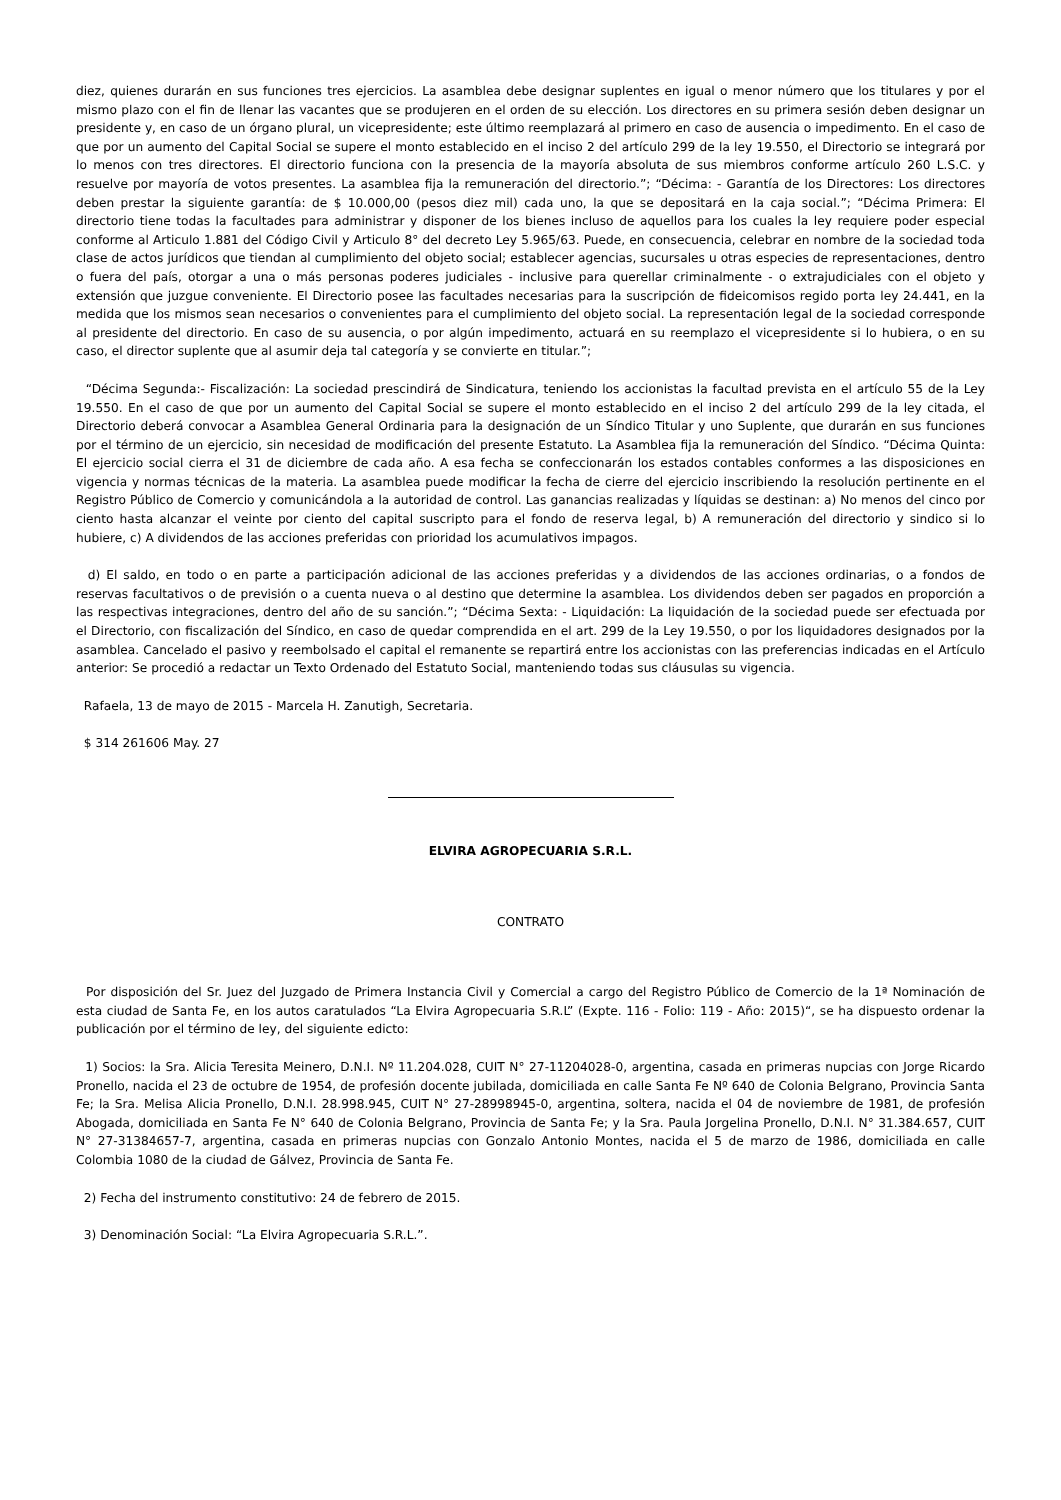diez, quienes durarán en sus funciones tres ejercicios. La asamblea debe designar suplentes en igual o menor número que los titulares y por el mismo plazo con el fin de llenar las vacantes que se produjeren en el orden de su elección. Los directores en su primera sesión deben designar un presidente y, en caso de un órgano plural, un vicepresidente; este último reemplazará al primero en caso de ausencia o impedimento. En el caso de que por un aumento del Capital Social se supere el monto establecido en el inciso 2 del artículo 299 de la ley 19.550, el Directorio se integrará por lo menos con tres directores. El directorio funciona con la presencia de la mayoría absoluta de sus miembros conforme artículo 260 L.S.C. y resuelve por mayoría de votos presentes. La asamblea fija la remuneración del directorio.”; “Décima: - Garantía de los Directores: Los directores deben prestar la siguiente garantía: de $ 10.000,00 (pesos diez mil) cada uno, la que se depositará en la caja social.”; “Décima Primera: El directorio tiene todas la facultades para administrar y disponer de los bienes incluso de aquellos para los cuales la ley requiere poder especial conforme al Articulo 1.881 del Código Civil y Articulo 8° del decreto Ley 5.965/63. Puede, en consecuencia, celebrar en nombre de la sociedad toda clase de actos jurídicos que tiendan al cumplimiento del objeto social; establecer agencias, sucursales u otras especies de representaciones, dentro o fuera del país, otorgar a una o más personas poderes judiciales - inclusive para querellar criminalmente - o extrajudiciales con el objeto y extensión que juzgue conveniente. El Directorio posee las facultades necesarias para la suscripción de fideicomisos regido porta ley 24.441, en la medida que los mismos sean necesarios o convenientes para el cumplimiento del objeto social. La representación legal de la sociedad corresponde al presidente del directorio. En caso de su ausencia, o por algún impedimento, actuará en su reemplazo el vicepresidente si lo hubiera, o en su caso, el director suplente que al asumir deja tal categoría y se convierte en titular.”;
“Décima Segunda:- Fiscalización: La sociedad prescindirá de Sindicatura, teniendo los accionistas la facultad prevista en el artículo 55 de la Ley 19.550. En el caso de que por un aumento del Capital Social se supere el monto establecido en el inciso 2 del artículo 299 de la ley citada, el Directorio deberá convocar a Asamblea General Ordinaria para la designación de un Síndico Titular y uno Suplente, que durarán en sus funciones por el término de un ejercicio, sin necesidad de modificación del presente Estatuto. La Asamblea fija la remuneración del Síndico. “Décima Quinta: El ejercicio social cierra el 31 de diciembre de cada año. A esa fecha se confeccionarán los estados contables conformes a las disposiciones en vigencia y normas técnicas de la materia. La asamblea puede modificar la fecha de cierre del ejercicio inscribiendo la resolución pertinente en el Registro Público de Comercio y comunicándola a la autoridad de control. Las ganancias realizadas y líquidas se destinan: a) No menos del cinco por ciento hasta alcanzar el veinte por ciento del capital suscripto para el fondo de reserva legal, b) A remuneración del directorio y sindico si lo hubiere, c) A dividendos de las acciones preferidas con prioridad los acumulativos impagos.
d) El saldo, en todo o en parte a participación adicional de las acciones preferidas y a dividendos de las acciones ordinarias, o a fondos de reservas facultativos o de previsión o a cuenta nueva o al destino que determine la asamblea. Los dividendos deben ser pagados en proporción a las respectivas integraciones, dentro del año de su sanción.”; “Décima Sexta: - Liquidación: La liquidación de la sociedad puede ser efectuada por el Directorio, con fiscalización del Síndico, en caso de quedar comprendida en el art. 299 de la Ley 19.550, o por los liquidadores designados por la asamblea. Cancelado el pasivo y reembolsado el capital el remanente se repartirá entre los accionistas con las preferencias indicadas en el Artículo anterior: Se procedió a redactar un Texto Ordenado del Estatuto Social, manteniendo todas sus cláusulas su vigencia.
Rafaela, 13 de mayo de 2015 - Marcela H. Zanutigh, Secretaria.
$ 314 261606 May. 27
ELVIRA AGROPECUARIA S.R.L.
CONTRATO
Por disposición del Sr. Juez del Juzgado de Primera Instancia Civil y Comercial a cargo del Registro Público de Comercio de la 1ª Nominación de esta ciudad de Santa Fe, en los autos caratulados “La Elvira Agropecuaria S.R.L” (Expte. 116 - Folio: 119 - Año: 2015)“, se ha dispuesto ordenar la publicación por el término de ley, del siguiente edicto:
1) Socios: la Sra. Alicia Teresita Meinero, D.N.I. Nº 11.204.028, CUIT N° 27-11204028-0, argentina, casada en primeras nupcias con Jorge Ricardo Pronello, nacida el 23 de octubre de 1954, de profesión docente jubilada, domiciliada en calle Santa Fe Nº 640 de Colonia Belgrano, Provincia Santa Fe; la Sra. Melisa Alicia Pronello, D.N.I. 28.998.945, CUIT N° 27-28998945-0, argentina, soltera, nacida el 04 de noviembre de 1981, de profesión Abogada, domiciliada en Santa Fe N° 640 de Colonia Belgrano, Provincia de Santa Fe; y la Sra. Paula Jorgelina Pronello, D.N.I. N° 31.384.657, CUIT N° 27-31384657-7, argentina, casada en primeras nupcias con Gonzalo Antonio Montes, nacida el 5 de marzo de 1986, domiciliada en calle Colombia 1080 de la ciudad de Gálvez, Provincia de Santa Fe.
2) Fecha del instrumento constitutivo: 24 de febrero de 2015.
3) Denominación Social: “La Elvira Agropecuaria S.R.L.”.